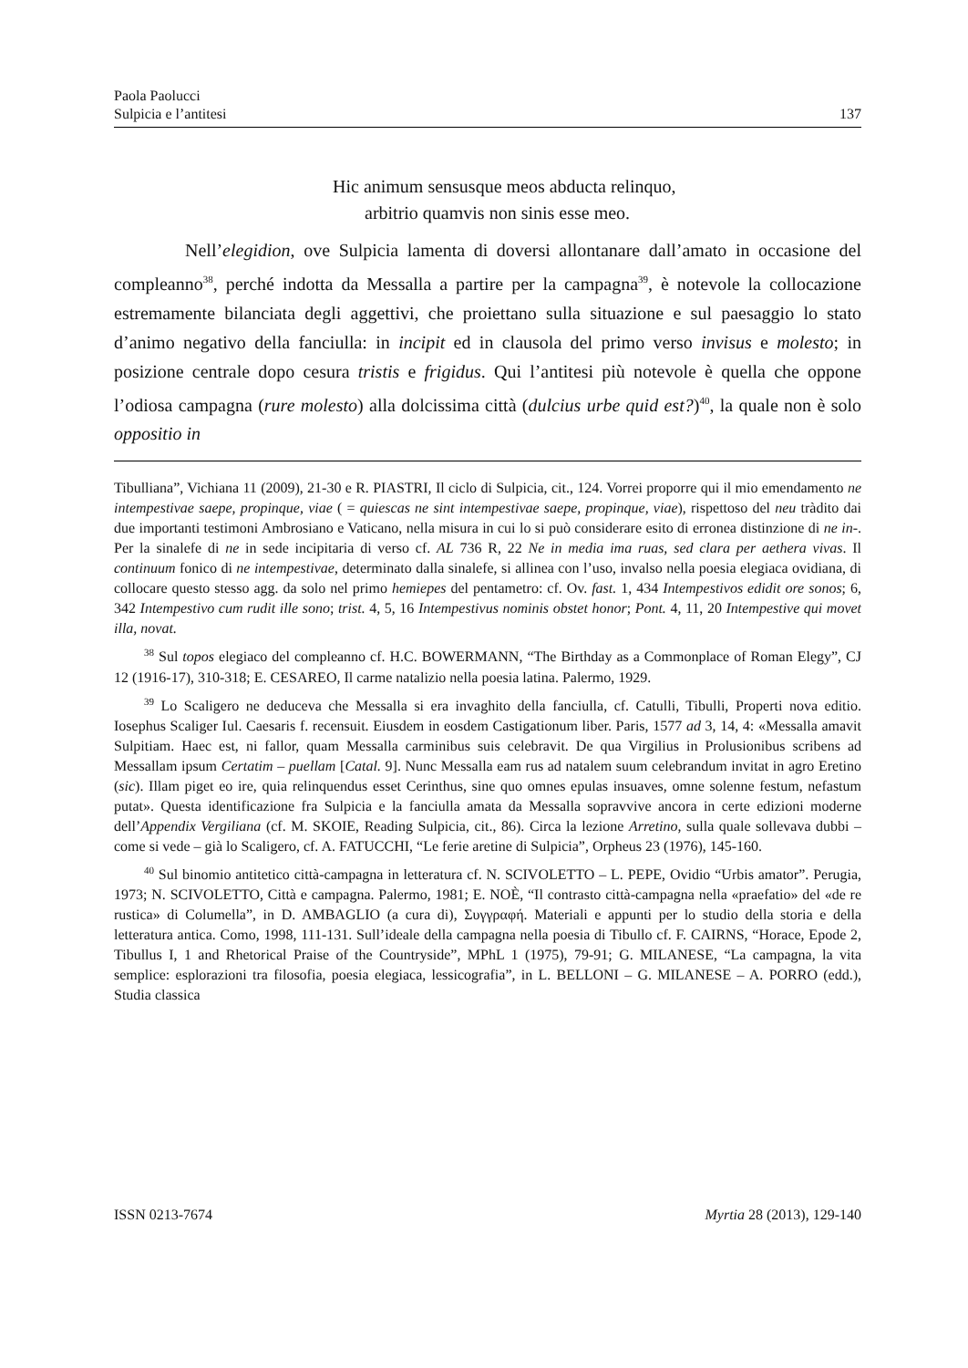Paola Paolucci
Sulpicia e l’antitesi 137
Hic animum sensusque meos abducta relinquo,
arbitrio quamvis non sinis esse meo.
Nell’elegidion, ove Sulpicia lamenta di doversi allontanare dall’amato in occasione del compleanno<sup>38</sup>, perché indotta da Messalla a partire per la campagna<sup>39</sup>, è notevole la collocazione estremamente bilanciata degli aggettivi, che proiettano sulla situazione e sul paesaggio lo stato d’animo negativo della fanciulla: in incipit ed in clausola del primo verso invisus e molesto; in posizione centrale dopo cesura tristis e frigidus. Qui l’antitesi più notevole è quella che oppone l’odiosa campagna (rure molesto) alla dolcissima città (dulcius urbe quid est?)<sup>40</sup>, la quale non è solo oppositio in
Tibulliana”, Vichiana 11 (2009), 21-30 e R. PIASTRI, Il ciclo di Sulpicia, cit., 124. Vorrei proporre qui il mio emendamento ne intempestivae saepe, propinque, viae ( = quiescas ne sint intempestivae saepe, propinque, viae), rispettoso del neu tràdito dai due importanti testimoni Ambrosiano e Vaticano, nella misura in cui lo si può considerare esito di erronea distinzione di ne in-. Per la sinalefe di ne in sede incipitaria di verso cf. AL 736 R, 22 Ne in media ima ruas, sed clara per aethera vivas. Il continuum fonico di ne intempestivae, determinato dalla sinalefe, si allinea con l’uso, invalso nella poesia elegiaca ovidiana, di collocare questo stesso agg. da solo nel primo hemiepes del pentametro: cf. Ov. fast. 1, 434 Intempestivos edidit ore sonos; 6, 342 Intempestivo cum rudit ille sono; trist. 4, 5, 16 Intempestivus nominis obstet honor; Pont. 4, 11, 20 Intempestive qui movet illa, novat.
<sup>38</sup> Sul topos elegiaco del compleanno cf. H.C. BOWERMANN, “The Birthday as a Commonplace of Roman Elegy”, CJ 12 (1916-17), 310-318; E. CESAREO, Il carme natalizio nella poesia latina. Palermo, 1929.
<sup>39</sup> Lo Scaligero ne deduceva che Messalla si era invaghito della fanciulla, cf. Catulli, Tibulli, Properti nova editio. Iosephus Scaliger Iul. Caesaris f. recensuit. Eiusdem in eosdem Castigationum liber. Paris, 1577 ad 3, 14, 4: «Messalla amavit Sulpitiam. Haec est, ni fallor, quam Messalla carminibus suis celebravit. De qua Virgilius in Prolusionibus scribens ad Messallam ipsum Certatim – puellam [Catal. 9]. Nunc Messalla eam rus ad natalem suum celebrandum invitat in agro Eretino (sic). Illam piget eo ire, quia relinquendus esset Cerinthus, sine quo omnes epulas insuaves, omne solenne festum, nefastum putat». Questa identificazione fra Sulpicia e la fanciulla amata da Messalla sopravvive ancora in certe edizioni moderne dell’Appendix Vergiliana (cf. M. SKOIE, Reading Sulpicia, cit., 86). Circa la lezione Arretino, sulla quale sollevava dubbi – come si vede – già lo Scaligero, cf. A. FATUCCHI, “Le ferie aretine di Sulpicia”, Orpheus 23 (1976), 145-160.
<sup>40</sup> Sul binomio antitetico città-campagna in letteratura cf. N. SCIVOLETTO – L. PEPE, Ovidio “Urbis amator”. Perugia, 1973; N. SCIVOLETTO, Città e campagna. Palermo, 1981; E. NOÈ, “Il contrasto città-campagna nella «praefatio» del «de re rustica» di Columella”, in D. AMBAGLIO (a cura di), Συγγραφή. Materiali e appunti per lo studio della storia e della letteratura antica. Como, 1998, 111-131. Sull’ideale della campagna nella poesia di Tibullo cf. F. CAIRNS, “Horace, Epode 2, Tibullus I, 1 and Rhetorical Praise of the Countryside”, MPhL 1 (1975), 79-91; G. MILANESE, “La campagna, la vita semplice: esplorazioni tra filosofia, poesia elegiaca, lessicografia”, in L. BELLONI – G. MILANESE – A. PORRO (edd.), Studia classica
ISSN 0213-7674 Myrtia 28 (2013), 129-140